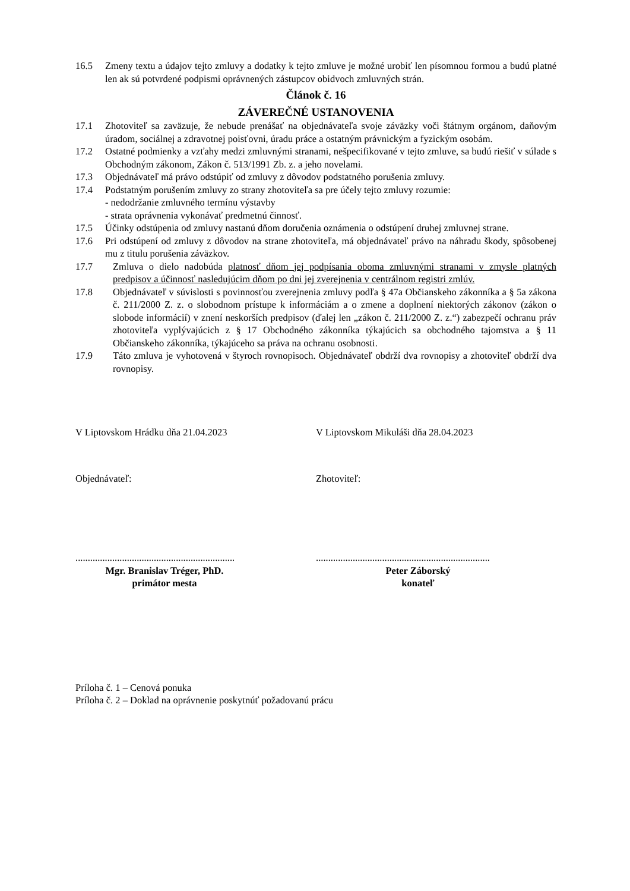16.5 Zmeny textu a údajov tejto zmluvy a dodatky k tejto zmluve je možné urobiť len písomnou formou a budú platné len ak sú potvrdené podpismi oprávnených zástupcov obidvoch zmluvných strán.
Článok č. 16
ZÁVEREČNÉ USTANOVENIA
17.1 Zhotoviteľ sa zaväzuje, že nebude prenášať na objednávateľa svoje záväzky voči štátnym orgánom, daňovým úradom, sociálnej a zdravotnej poisťovni, úradu práce a ostatným právnickým a fyzickým osobám.
17.2 Ostatné podmienky a vzťahy medzi zmluvnými stranami, nešpecifikované v tejto zmluve, sa budú riešiť v súlade s Obchodným zákonom, Zákon č. 513/1991 Zb. z. a jeho novelami.
17.3 Objednávateľ má právo odstúpiť od zmluvy z dôvodov podstatného porušenia zmluvy.
17.4 Podstatným porušením zmluvy zo strany zhotoviteľa sa pre účely tejto zmluvy rozumie:
- nedodržanie zmluvného termínu výstavby
- strata oprávnenia vykonávať predmetnú činnosť.
17.5 Účinky odstúpenia od zmluvy nastanú dňom doručenia oznámenia o odstúpení druhej zmluvnej strane.
17.6 Pri odstúpení od zmluvy z dôvodov na strane zhotoviteľa, má objednávateľ právo na náhradu škody, spôsobenej mu z titulu porušenia záväzkov.
17.7 Zmluva o dielo nadobúda platnosť dňom jej podpísania oboma zmluvnými stranami v zmysle platných predpisov a účinnosť nasledujúcim dňom po dni jej zverejnenia v centrálnom registri zmlúv.
17.8 Objednávateľ v súvislosti s povinnosťou zverejnenia zmluvy podľa § 47a Občianskeho zákonníka a § 5a zákona č. 211/2000 Z. z. o slobodnom prístupe k informáciám a o zmene a doplnení niektorých zákonov (zákon o slobode informácií) v znení neskorších predpisov (ďalej len „zákon č. 211/2000 Z. z.“) zabezpečí ochranu práv zhotoviteľa vyplývajúcich z § 17 Obchodného zákonníka týkajúcich sa obchodného tajomstva a § 11 Občianskeho zákonníka, týkajúceho sa práva na ochranu osobnosti.
17.9 Táto zmluva je vyhotovená v štyroch rovnopisoch. Objednávateľ obdrží dva rovnopisy a zhotoviteľ obdrží dva rovnopisy.
V Liptovskom Hrádku dňa 21.04.2023 V Liptovskom Mikuláši dňa 28.04.2023
Objednávateľ: Zhotoviteľ:
.................................................................
.......................................................................
Mgr. Branislav Tréger, PhD.
primátor mesta
Peter Záborský
konateľ
Príloha č. 1 – Cenová ponuka
Príloha č. 2 – Doklad na oprávnenie poskytnúť požadovanú prácu